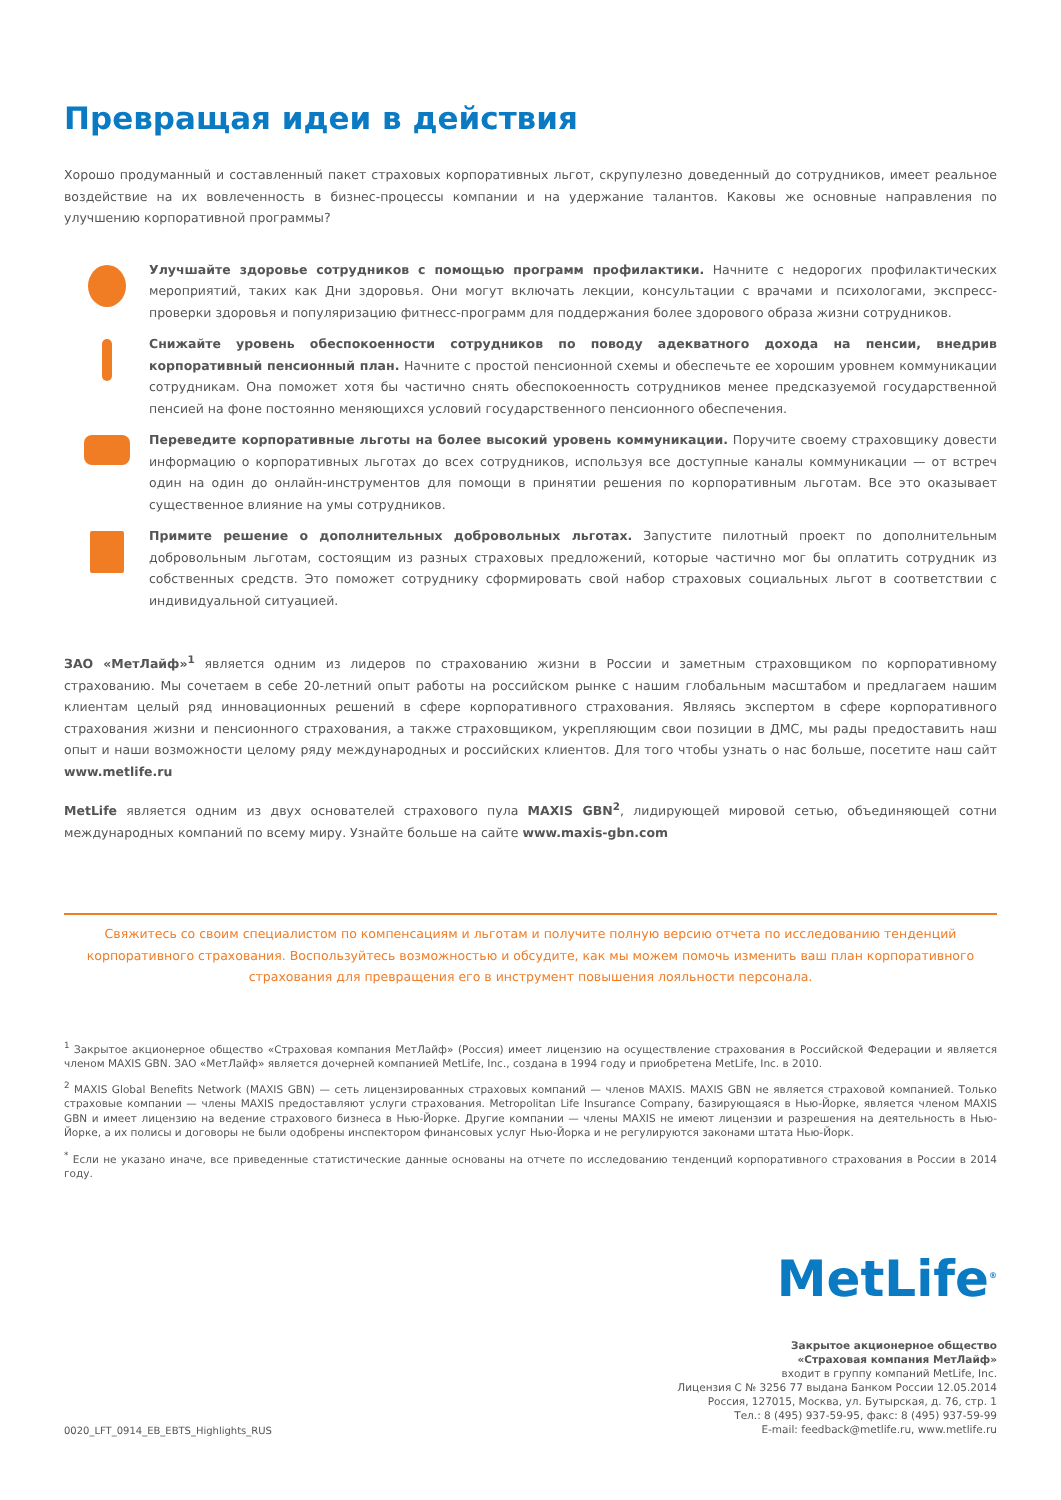Превращая идеи в действия
Хорошо продуманный и составленный пакет страховых корпоративных льгот, скрупулезно доведенный до сотрудников, имеет реальное воздействие на их вовлеченность в бизнес-процессы компании и на удержание талантов. Каковы же основные направления по улучшению корпоративной программы?
Улучшайте здоровье сотрудников с помощью программ профилактики. Начните с недорогих профилактических мероприятий, таких как Дни здоровья. Они могут включать лекции, консультации с врачами и психологами, экспресс-проверки здоровья и популяризацию фитнесс-программ для поддержания более здорового образа жизни сотрудников.
Снижайте уровень обеспокоенности сотрудников по поводу адекватного дохода на пенсии, внедрив корпоративный пенсионный план. Начните с простой пенсионной схемы и обеспечьте ее хорошим уровнем коммуникации сотрудникам. Она поможет хотя бы частично снять обеспокоенность сотрудников менее предсказуемой государственной пенсией на фоне постоянно меняющихся условий государственного пенсионного обеспечения.
Переведите корпоративные льготы на более высокий уровень коммуникации. Поручите своему страховщику довести информацию о корпоративных льготах до всех сотрудников, используя все доступные каналы коммуникации — от встреч один на один до онлайн-инструментов для помощи в принятии решения по корпоративным льготам. Все это оказывает существенное влияние на умы сотрудников.
Примите решение о дополнительных добровольных льготах. Запустите пилотный проект по дополнительным добровольным льготам, состоящим из разных страховых предложений, которые частично мог бы оплатить сотрудник из собственных средств. Это поможет сотруднику сформировать свой набор страховых социальных льгот в соответствии с индивидуальной ситуацией.
ЗАО «МетЛайф»<sup>1</sup> является одним из лидеров по страхованию жизни в России и заметным страховщиком по корпоративному страхованию. Мы сочетаем в себе 20-летний опыт работы на российском рынке с нашим глобальным масштабом и предлагаем нашим клиентам целый ряд инновационных решений в сфере корпоративного страхования. Являясь экспертом в сфере корпоративного страхования жизни и пенсионного страхования, а также страховщиком, укрепляющим свои позиции в ДМС, мы рады предоставить наш опыт и наши возможности целому ряду международных и российских клиентов. Для того чтобы узнать о нас больше, посетите наш сайт www.metlife.ru
MetLife является одним из двух основателей страхового пула MAXIS GBN<sup>2</sup>, лидирующей мировой сетью, объединяющей сотни международных компаний по всему миру. Узнайте больше на сайте www.maxis-gbn.com
Свяжитесь со своим специалистом по компенсациям и льготам и получите полную версию отчета по исследованию тенденций корпоративного страхования. Воспользуйтесь возможностью и обсудите, как мы можем помочь изменить ваш план корпоративного страхования для превращения его в инструмент повышения лояльности персонала.
<sup>1</sup> Закрытое акционерное общество «Страховая компания МетЛайф» (Россия) имеет лицензию на осуществление страхования в Российской Федерации и является членом MAXIS GBN. ЗАО «МетЛайф» является дочерней компанией MetLife, Inc., создана в 1994 году и приобретена MetLife, Inc. в 2010.
<sup>2</sup> MAXIS Global Benefits Network (MAXIS GBN) — сеть лицензированных страховых компаний — членов MAXIS. MAXIS GBN не является страховой компанией. Только страховые компании — члены MAXIS предоставляют услуги страхования. Metropolitan Life Insurance Company, базирующаяся в Нью-Йорке, является членом MAXIS GBN и имеет лицензию на ведение страхового бизнеса в Нью-Йорке. Другие компании — члены MAXIS не имеют лицензии и разрешения на деятельность в Нью-Йорке, а их полисы и договоры не были одобрены инспектором финансовых услуг Нью-Йорка и не регулируются законами штата Нью-Йорк.
<sup>*</sup> Если не указано иначе, все приведенные статистические данные основаны на отчете по исследованию тенденций корпоративного страхования в России в 2014 году.
MetLife<sup>®</sup>
Закрытое акционерное общество
«Страховая компания МетЛайф»
входит в группу компаний MetLife, Inc.
Лицензия С № 3256 77 выдана Банком России 12.05.2014
Россия, 127015, Москва, ул. Бутырская, д. 76, стр. 1
Тел.: 8 (495) 937-59-95, факс: 8 (495) 937-59-99
E-mail: feedback@metlife.ru, www.metlife.ru
0020_LFT_0914_EB_EBTS_Highlights_RUS